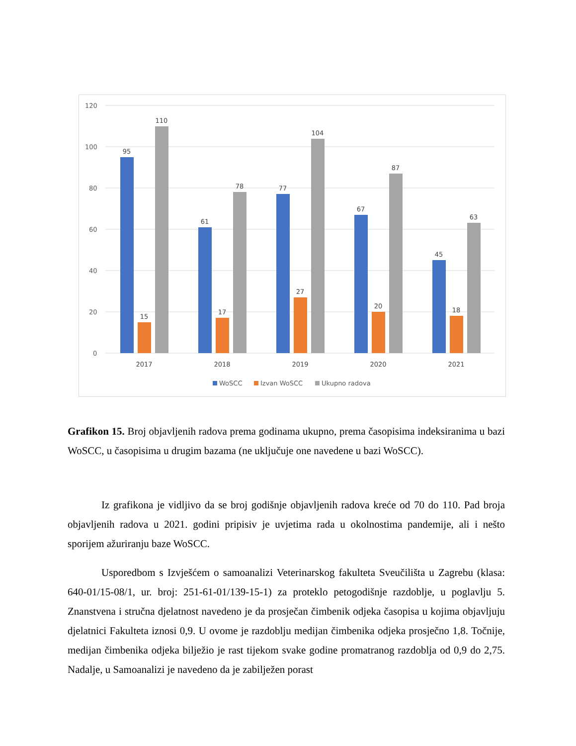120
100
80
60
40
20
0
95
15
110
61
17
78
77
27
104
67
20
87
45
18
63
2017
2018
2019
2020
2021
WoSCC
Izvan WoSCC
Ukupno radova
Grafikon 15. Broj objavljenih radova prema godinama ukupno, prema časopisima indeksiranima u bazi WoSCC, u časopisima u drugim bazama (ne uključuje one navedene u bazi WoSCC).
Iz grafikona je vidljivo da se broj godišnje objavljenih radova kreće od 70 do 110. Pad broja objavljenih radova u 2021. godini pripisiv je uvjetima rada u okolnostima pandemije, ali i nešto sporijem ažuriranju baze WoSCC.
Usporedbom s Izvješćem o samoanalizi Veterinarskog fakulteta Sveučilišta u Zagrebu (klasa: 640-01/15-08/1, ur. broj: 251-61-01/139-15-1) za proteklo petogodišnje razdoblje, u poglavlju 5. Znanstvena i stručna djelatnost navedeno je da prosječan čimbenik odjeka časopisa u kojima objavljuju djelatnici Fakulteta iznosi 0,9. U ovome je razdoblju medijan čimbenika odjeka prosječno 1,8. Točnije, medijan čimbenika odjeka bilježio je rast tijekom svake godine promatranog razdoblja od 0,9 do 2,75. Nadalje, u Samoanalizi je navedeno da je zabilježen porast